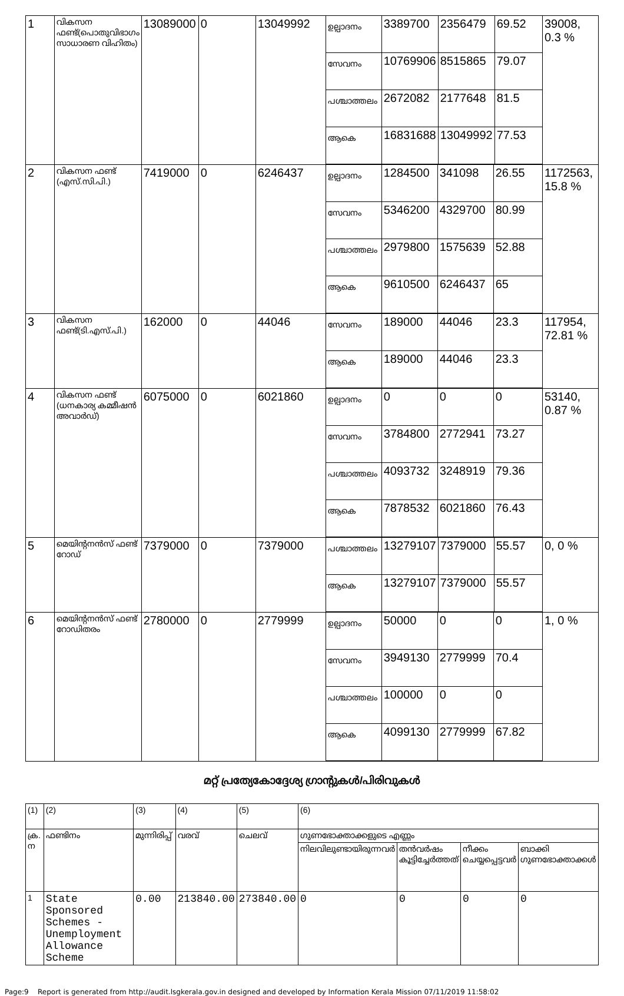| 1 | വികസന ഫണ്ട്(പൊതുവിഭാഗം സാധാരണ വിഹിതം) | 13089000 | 0 | 13049992 | / ഉല്പാദനം / 3389700 / 2356479 / 69.52 / / സേവനം / 10769906 / 8515865 / 79.07 / / പശ്ചാത്തലം / 2672082 / 2177648 / 81.5 / / ആകെ / 16831688 / 13049992 / 77.53 / | 39008, 0.3 % |
| 2 | വികസന ഫണ്ട് (എസ്.സി.പി.) | 7419000 | 0 | 6246437 | / ഉല്പാദനം / 1284500 / 341098 / 26.55 / / സേവനം / 5346200 / 4329700 / 80.99 / / പശ്ചാത്തലം / 2979800 / 1575639 / 52.88 / / ആകെ / 9610500 / 6246437 / 65 / | 1172563, 15.8 % |
| 3 | വികസന ഫണ്ട്(ടി.എസ്.പി.) | 162000 | 0 | 44046 | / സേവനം / 189000 / 44046 / 23.3 / / ആകെ / 189000 / 44046 / 23.3 / | 117954, 72.81 % |
| 4 | വികസന ഫണ്ട് (ധനകാര്യ കമ്മീഷൻ അവാർഡ്) | 6075000 | 0 | 6021860 | / ഉല്പാദനം / 0 / 0 / 0 / / സേവനം / 3784800 / 2772941 / 73.27 / / പശ്ചാത്തലം / 4093732 / 3248919 / 79.36 / / ആകെ / 7878532 / 6021860 / 76.43 / | 53140, 0.87 % |
| 5 | മെയിന്റനൻസ് ഫണ്ട് റോഡ് | 7379000 | 0 | 7379000 | / പശ്ചാത്തലം / 13279107 / 7379000 / 55.57 / / ആകെ / 13279107 / 7379000 / 55.57 / | 0, 0 % |
| 6 | മെയിന്റനൻസ് ഫണ്ട് റോഡിതരം | 2780000 | 0 | 2779999 | / ഉല്പാദനം / 50000 / 0 / 0 / / സേവനം / 3949130 / 2779999 / 70.4 / / പശ്ചാത്തലം / 100000 / 0 / 0 / / ആകെ / 4099130 / 2779999 / 67.82 / | 1, 0 % |
മറ്റ് പ്രത്യേകോദ്ദേശ്യ ഗ്രാന്റുകൾ/പിരിവുകൾ
| (1) | (2) | (3) | (4) | (5) | (6) | | | |
| ക്ര. ന | ഫണ്ടിനം | മുന്നിരിപ്പ് | വരവ് | ചെലവ് | ഗുണഭോക്താക്കളുടെ എണ്ണം | | | |
| | | | | | നിലവിലുണ്ടായിരുന്നവർ | തൻവർഷം കൂട്ടിച്ചേർത്തത് | നീക്കം ചെയ്യപ്പെട്ടവർ | ബാക്കി ഗുണഭോക്താക്കൾ |
| 1 | State Sponsored Schemes -Unemployment Allowance Scheme | 0.00 | 213840.00 | 273840.00 | 0 | 0 | 0 | 0 |
Page:9 Report is generated from http://audit.lsgkerala.gov.in designed and developed by Information Kerala Mission 07/11/2019 11:58:02